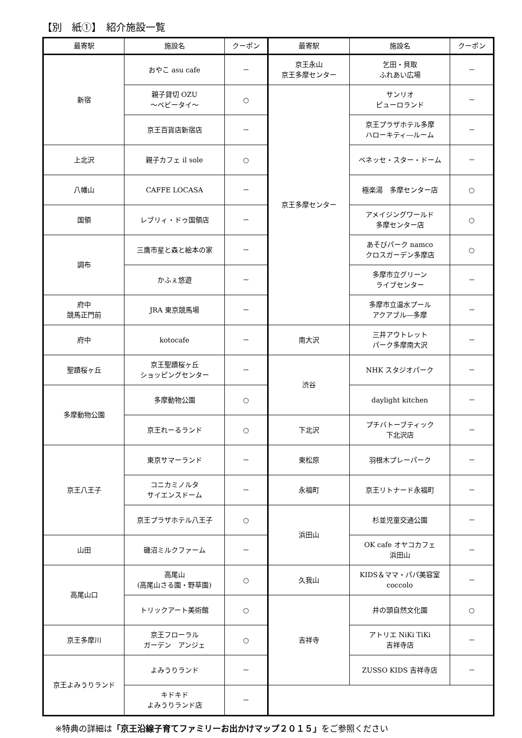【別　紙①】　紹介施設一覧
| 最寄駅 | 施設名 | クーポン | 最寄駅 | 施設名 | クーポン |
| --- | --- | --- | --- | --- | --- |
| 新宿 | おやこ asu cafe | － | 京王永山 京王多摩センター | 乞田・貝取 ふれあい広場 | － |
| | 親子貸切 OZU ～ベビータイ～ | ○ | 京王多摩センター | サンリオ ピューロランド | － |
| | 京王百貨店新宿店 | － | | 京王プラザホテル多摩 ハローキティ―ルーム | － |
| 上北沢 | 親子カフェ il sole | ○ | | ベネッセ・スター・ドーム | － |
| 八幡山 | CAFFE LOCASA | － | | 極楽湯 多摩センター店 | ○ |
| 国領 | レブリィ・ドゥ国領店 | － | | アメイジングワールド 多摩センター店 | ○ |
| 調布 | 三鷹市星と森と絵本の家 | － | | あそびパーク namco クロスガーデン多摩店 | ○ |
| | かふぇ悠遊 | － | | 多摩市立グリーン ライブセンター | － |
| 府中 競馬正門前 | JRA 東京競馬場 | － | | 多摩市立温水プール アクアブル―多摩 | － |
| 府中 | kotocafe | － | 南大沢 | 三井アウトレット パーク多摩南大沢 | － |
| 聖蹟桜ヶ丘 | 京王聖蹟桜ヶ丘 ショッピングセンター | － | 渋谷 | NHK スタジオパーク | － |
| 多摩動物公園 | 多摩動物公園 | ○ | | daylight kitchen | － |
| | 京王れーるランド | ○ | 下北沢 | プチバトーブティック 下北沢店 | － |
| 京王八王子 | 東京サマーランド | － | 東松原 | 羽根木プレーパーク | － |
| | コニカミノルタ サイエンスドーム | － | 永福町 | 京王リトナード永福町 | － |
| | 京王プラザホテル八王子 | ○ | 浜田山 | 杉並児童交通公園 | － |
| 山田 | 磯沼ミルクファーム | － | | OK cafe オヤコカフェ 浜田山 | － |
| 高尾山口 | 高尾山 (高尾山さる園・野草園) | ○ | 久我山 | KIDS＆ママ・パパ美容室 coccolo | － |
| | トリックアート美術館 | ○ | 吉祥寺 | 井の頭自然文化園 | ○ |
| 京王多摩川 | 京王フローラル ガーデン アンジェ | ○ | | アトリエ NiKi TiKi 吉祥寺店 | － |
| 京王よみうりランド | よみうりランド | － | | ZUSSO KIDS 吉祥寺店 | － |
| | キドキド よみうりランド店 | － | | | |
※特典の詳細は「京王沿線子育てファミリーお出かけマップ２０１５」をご参照ください